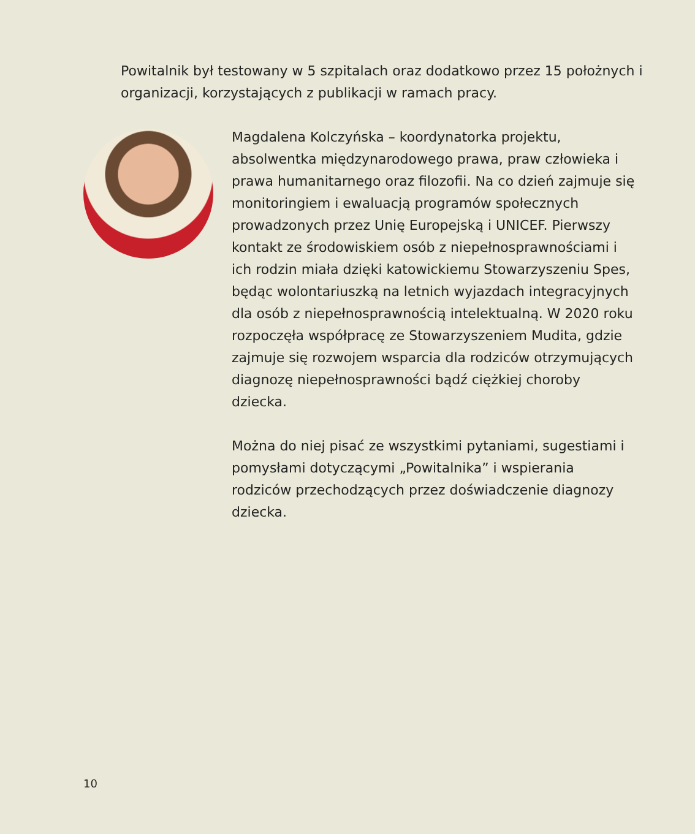Powitalnik był testowany w 5 szpitalach oraz dodatkowo przez 15 położnych i organizacji, korzystających z publikacji w ramach pracy.
Magdalena Kolczyńska – koordynatorka projektu, absolwentka międzynarodowego prawa, praw człowieka i prawa humanitarnego oraz filozofii. Na co dzień zajmuje się monitoringiem i ewaluacją programów społecznych prowadzonych przez Unię Europejską i UNICEF. Pierwszy kontakt ze środowiskiem osób z niepełnosprawnościami i ich rodzin miała dzięki katowickiemu Stowarzyszeniu Spes, będąc wolontariuszką na letnich wyjazdach integracyjnych dla osób z niepełnosprawnością intelektualną. W 2020 roku rozpoczęła współpracę ze Stowarzyszeniem Mudita, gdzie zajmuje się rozwojem wsparcia dla rodziców otrzymujących diagnozę niepełnosprawności bądź ciężkiej choroby dziecka.
Można do niej pisać ze wszystkimi pytaniami, sugestiami i pomysłami dotyczącymi „Powitalnika” i wspierania rodziców przechodzących przez doświadczenie diagnozy dziecka.
10